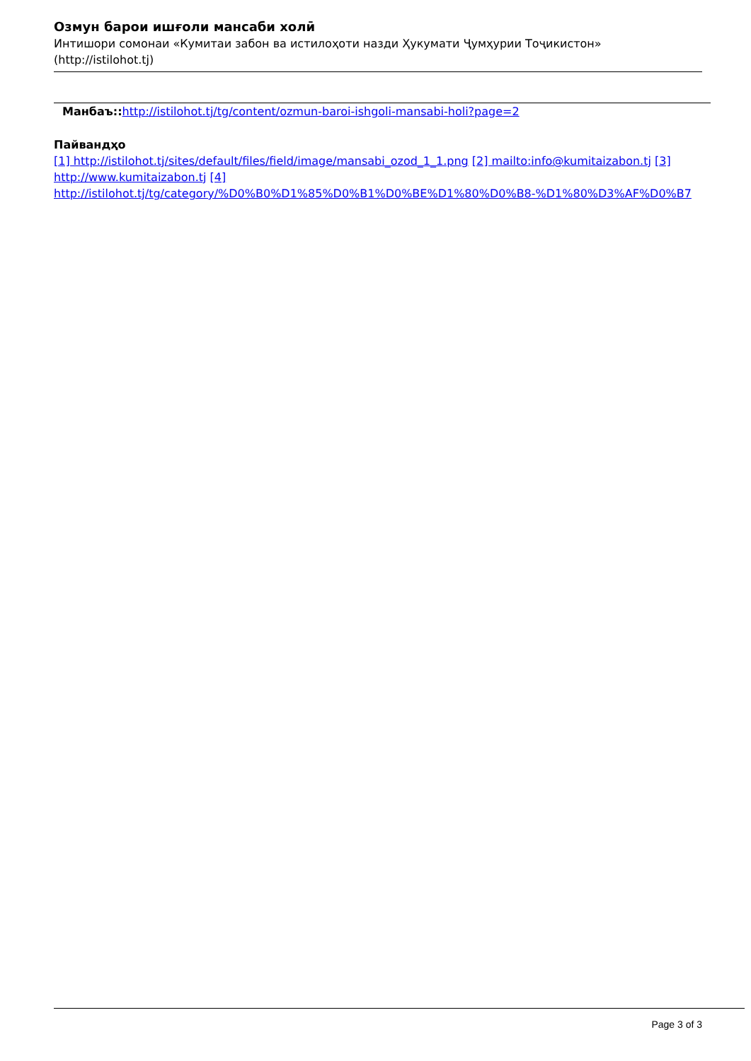Озмун барои ишғоли мансаби холӣ
Интишори сомонаи «Кумитаи забон ва истилоҳоти назди Ҳукумати Ҷумҳурии Тоҷикистон»
(http://istilohot.tj)
Манбаъ:: http://istilohot.tj/tg/content/ozmun-baroi-ishgoli-mansabi-holi?page=2
Пайвандҳо
[1] http://istilohot.tj/sites/default/files/field/image/mansabi_ozod_1_1.png [2] mailto:info@kumitaizabon.tj [3] http://www.kumitaizabon.tj [4] http://istilohot.tj/tg/category/%D0%B0%D1%85%D0%B1%D0%BE%D1%80%D0%B8-%D1%80%D3%AF%D0%B7
Page 3 of 3